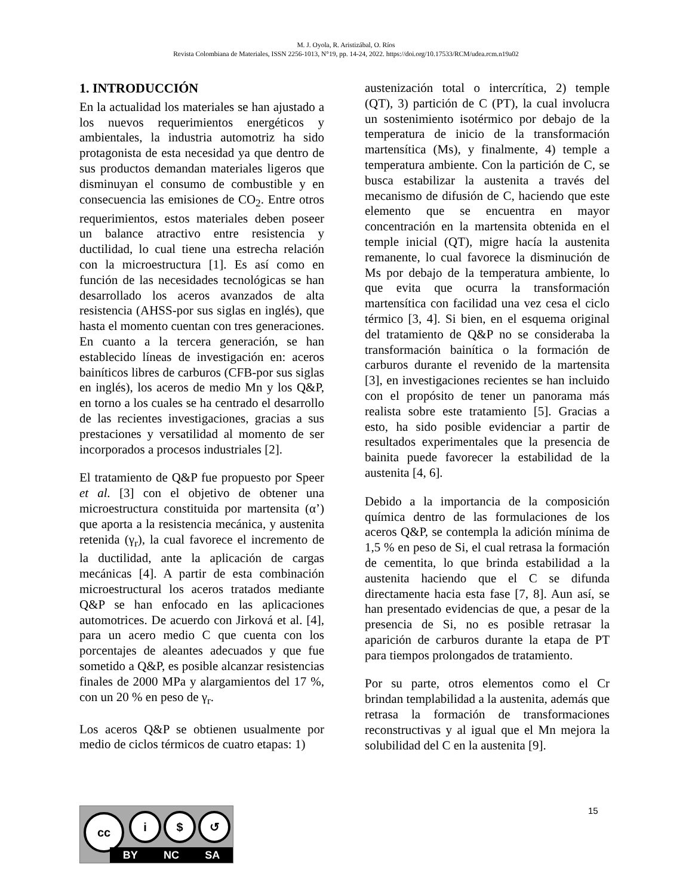M. J. Oyola, R. Aristizábal, O. Ríos
Revista Colombiana de Materiales, ISSN 2256-1013, N°19, pp. 14-24, 2022. https://doi.org/10.17533/RCM/udea.rcm.n19a02
1. INTRODUCCIÓN
En la actualidad los materiales se han ajustado a los nuevos requerimientos energéticos y ambientales, la industria automotriz ha sido protagonista de esta necesidad ya que dentro de sus productos demandan materiales ligeros que disminuyan el consumo de combustible y en consecuencia las emisiones de CO<sub>2</sub>. Entre otros requerimientos, estos materiales deben poseer un balance atractivo entre resistencia y ductilidad, lo cual tiene una estrecha relación con la microestructura [1]. Es así como en función de las necesidades tecnológicas se han desarrollado los aceros avanzados de alta resistencia (AHSS-por sus siglas en inglés), que hasta el momento cuentan con tres generaciones. En cuanto a la tercera generación, se han establecido líneas de investigación en: aceros bainíticos libres de carburos (CFB-por sus siglas en inglés), los aceros de medio Mn y los Q&P, en torno a los cuales se ha centrado el desarrollo de las recientes investigaciones, gracias a sus prestaciones y versatilidad al momento de ser incorporados a procesos industriales [2].
El tratamiento de Q&P fue propuesto por Speer et al. [3] con el objetivo de obtener una microestructura constituida por martensita (α’) que aporta a la resistencia mecánica, y austenita retenida (γ<sub>r</sub>), la cual favorece el incremento de la ductilidad, ante la aplicación de cargas mecánicas [4]. A partir de esta combinación microestructural los aceros tratados mediante Q&P se han enfocado en las aplicaciones automotrices. De acuerdo con Jirková et al. [4], para un acero medio C que cuenta con los porcentajes de aleantes adecuados y que fue sometido a Q&P, es posible alcanzar resistencias finales de 2000 MPa y alargamientos del 17 %, con un 20 % en peso de γ<sub>r</sub>.
Los aceros Q&P se obtienen usualmente por medio de ciclos térmicos de cuatro etapas: 1)
austenización total o intercrítica, 2) temple (QT), 3) partición de C (PT), la cual involucra un sostenimiento isotérmico por debajo de la temperatura de inicio de la transformación martensítica (Ms), y finalmente, 4) temple a temperatura ambiente. Con la partición de C, se busca estabilizar la austenita a través del mecanismo de difusión de C, haciendo que este elemento que se encuentra en mayor concentración en la martensita obtenida en el temple inicial (QT), migre hacía la austenita remanente, lo cual favorece la disminución de Ms por debajo de la temperatura ambiente, lo que evita que ocurra la transformación martensítica con facilidad una vez cesa el ciclo térmico [3, 4]. Si bien, en el esquema original del tratamiento de Q&P no se consideraba la transformación bainítica o la formación de carburos durante el revenido de la martensita [3], en investigaciones recientes se han incluido con el propósito de tener un panorama más realista sobre este tratamiento [5]. Gracias a esto, ha sido posible evidenciar a partir de resultados experimentales que la presencia de bainita puede favorecer la estabilidad de la austenita [4, 6].
Debido a la importancia de la composición química dentro de las formulaciones de los aceros Q&P, se contempla la adición mínima de 1,5 % en peso de Si, el cual retrasa la formación de cementita, lo que brinda estabilidad a la austenita haciendo que el C se difunda directamente hacia esta fase [7, 8]. Aun así, se han presentado evidencias de que, a pesar de la presencia de Si, no es posible retrasar la aparición de carburos durante la etapa de PT para tiempos prolongados de tratamiento.
Por su parte, otros elementos como el Cr brindan templabilidad a la austenita, además que retrasa la formación de transformaciones reconstructivas y al igual que el Mn mejora la solubilidad del C en la austenita [9].
15
cc i $ ↺
BY NC SA